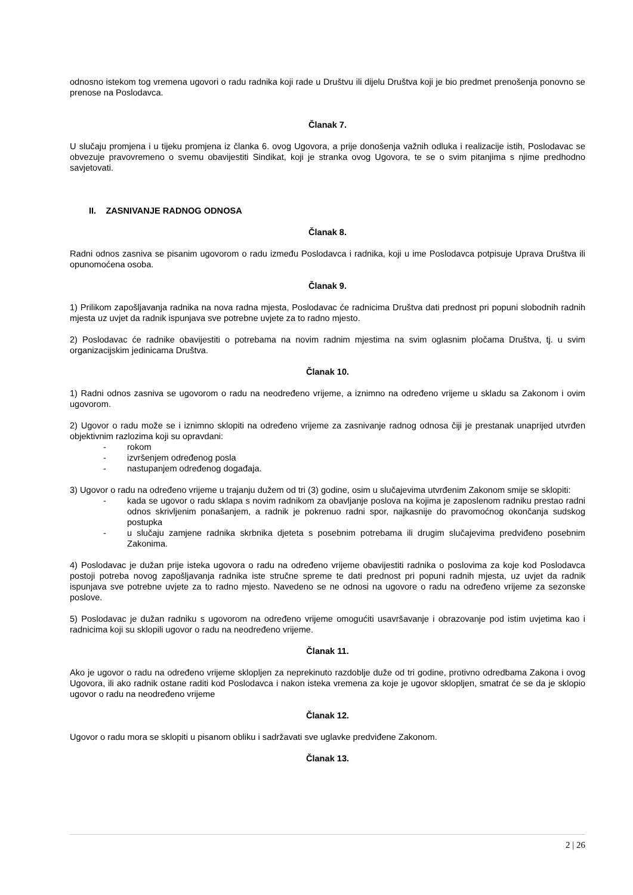odnosno istekom tog vremena ugovori o radu radnika koji rade u Društvu ili dijelu Društva koji je bio predmet prenošenja ponovno se prenose na Poslodavca.
Članak 7.
U slučaju promjena i u tijeku promjena iz članka 6. ovog Ugovora, a prije donošenja važnih odluka i realizacije istih, Poslodavac se obvezuje pravovremeno o svemu obavijestiti Sindikat, koji je stranka ovog Ugovora, te se o svim pitanjima s njime predhodno savjetovati.
II. ZASNIVANJE RADNOG ODNOSA
Članak 8.
Radni odnos zasniva se pisanim ugovorom o radu između Poslodavca i radnika, koji u ime Poslodavca potpisuje Uprava Društva ili opunomoćena osoba.
Članak 9.
1) Prilikom zapošljavanja radnika na nova radna mjesta, Poslodavac će radnicima Društva dati prednost pri popuni slobodnih radnih mjesta uz uvjet da radnik ispunjava sve potrebne uvjete za to radno mjesto.
2) Poslodavac će radnike obavijestiti o potrebama na novim radnim mjestima na svim oglasnim pločama Društva, tj. u svim organizacijskim jedinicama Društva.
Članak 10.
1) Radni odnos zasniva se ugovorom o radu na neodređeno vrijeme, a iznimno na određeno vrijeme u skladu sa Zakonom i ovim ugovorom.
2) Ugovor o radu može se i iznimno sklopiti na određeno vrijeme za zasnivanje radnog odnosa čiji je prestanak unaprijed utvrđen objektivnim razlozima koji su opravdani:
- rokom
- izvršenjem određenog posla
- nastupanjem određenog događaja.
3) Ugovor o radu na određeno vrijeme u trajanju dužem od tri (3) godine, osim u slučajevima utvrđenim Zakonom smije se sklopiti:
- kada se ugovor o radu sklapa s novim radnikom za obavljanje poslova na kojima je zaposlenom radniku prestao radni odnos skrivljenim ponašanjem, a radnik je pokrenuo radni spor, najkasnije do pravomoćnog okončanja sudskog postupka
- u slučaju zamjene radnika skrbnika djeteta s posebnim potrebama ili drugim slučajevima predviđeno posebnim Zakonima.
4) Poslodavac je dužan prije isteka ugovora o radu na određeno vrijeme obavijestiti radnika o poslovima za koje kod Poslodavca postoji potreba novog zapošljavanja radnika iste stručne spreme te dati prednost pri popuni radnih mjesta, uz uvjet da radnik ispunjava sve potrebne uvjete za to radno mjesto. Navedeno se ne odnosi na ugovore o radu na određeno vrijeme za sezonske poslove.
5) Poslodavac je dužan radniku s ugovorom na određeno vrijeme omogućiti usavršavanje i obrazovanje pod istim uvjetima kao i radnicima koji su sklopili ugovor o radu na neodređeno vrijeme.
Članak 11.
Ako je ugovor o radu na određeno vrijeme sklopljen za neprekinuto razdoblje duže od tri godine, protivno odredbama Zakona i ovog Ugovora, ili ako radnik ostane raditi kod Poslodavca i nakon isteka vremena za koje je ugovor sklopljen, smatrat će se da je sklopio ugovor o radu na neodređeno vrijeme
Članak 12.
Ugovor o radu mora se sklopiti u pisanom obliku i sadržavati sve uglavke predviđene Zakonom.
Članak 13.
2 | 26